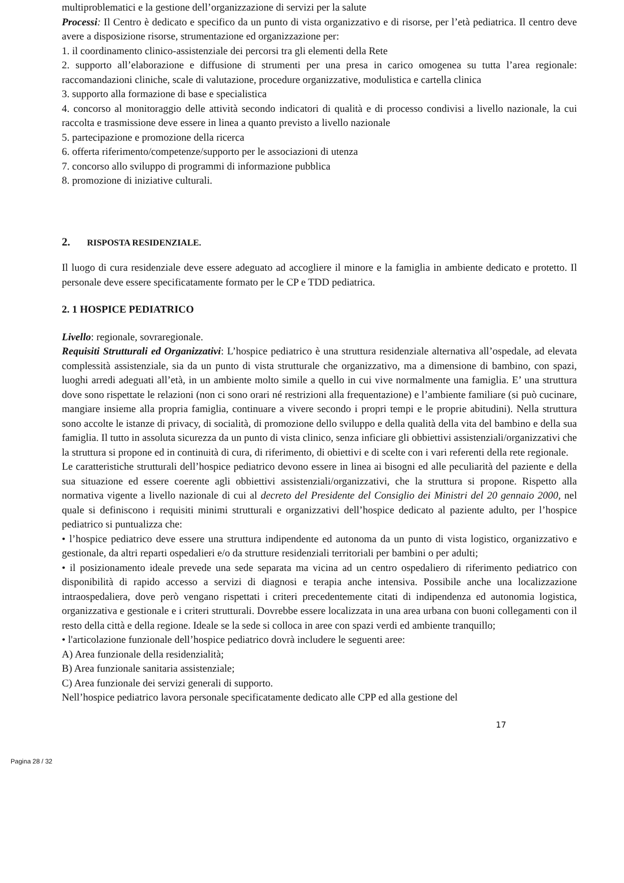multiproblematici e la gestione dell’organizzazione di servizi per la salute
Processi: Il Centro è dedicato e specifico da un punto di vista organizzativo e di risorse, per l’età pediatrica. Il centro deve avere a disposizione risorse, strumentazione ed organizzazione per:
1. il coordinamento clinico-assistenziale dei percorsi tra gli elementi della Rete
2. supporto all’elaborazione e diffusione di strumenti per una presa in carico omogenea su tutta l’area regionale: raccomandazioni cliniche, scale di valutazione, procedure organizzative, modulistica e cartella clinica
3. supporto alla formazione di base e specialistica
4. concorso al monitoraggio delle attività secondo indicatori di qualità e di processo condivisi a livello nazionale, la cui raccolta e trasmissione deve essere in linea a quanto previsto a livello nazionale
5. partecipazione e promozione della ricerca
6. offerta riferimento/competenze/supporto per le associazioni di utenza
7. concorso allo sviluppo di programmi di informazione pubblica
8. promozione di iniziative culturali.
2. RISPOSTA RESIDENZIALE.
Il luogo di cura residenziale deve essere adeguato ad accogliere il minore e la famiglia in ambiente dedicato e protetto. Il personale deve essere specificatamente formato per le CP e TDD pediatrica.
2. 1 HOSPICE PEDIATRICO
Livello: regionale, sovraregionale.
Requisiti Strutturali ed Organizzativi: L’hospice pediatrico è una struttura residenziale alternativa all’ospedale, ad elevata complessità assistenziale, sia da un punto di vista strutturale che organizzativo, ma a dimensione di bambino, con spazi, luoghi arredi adeguati all’età, in un ambiente molto simile a quello in cui vive normalmente una famiglia. E’ una struttura dove sono rispettate le relazioni (non ci sono orari né restrizioni alla frequentazione) e l’ambiente familiare (si può cucinare, mangiare insieme alla propria famiglia, continuare a vivere secondo i propri tempi e le proprie abitudini). Nella struttura sono accolte le istanze di privacy, di socialità, di promozione dello sviluppo e della qualità della vita del bambino e della sua famiglia. Il tutto in assoluta sicurezza da un punto di vista clinico, senza inficiare gli obbiettivi assistenziali/organizzativi che la struttura si propone ed in continuità di cura, di riferimento, di obiettivi e di scelte con i vari referenti della rete regionale.
Le caratteristiche strutturali dell’hospice pediatrico devono essere in linea ai bisogni ed alle peculiarità del paziente e della sua situazione ed essere coerente agli obbiettivi assistenziali/organizzativi, che la struttura si propone. Rispetto alla normativa vigente a livello nazionale di cui al decreto del Presidente del Consiglio dei Ministri del 20 gennaio 2000, nel quale si definiscono i requisiti minimi strutturali e organizzativi dell’hospice dedicato al paziente adulto, per l’hospice pediatrico si puntualizza che:
• l’hospice pediatrico deve essere una struttura indipendente ed autonoma da un punto di vista logistico, organizzativo e gestionale, da altri reparti ospedalieri e/o da strutture residenziali territoriali per bambini o per adulti;
• il posizionamento ideale prevede una sede separata ma vicina ad un centro ospedaliero di riferimento pediatrico con disponibilità di rapido accesso a servizi di diagnosi e terapia anche intensiva. Possibile anche una localizzazione intraospedaliera, dove però vengano rispettati i criteri precedentemente citati di indipendenza ed autonomia logistica, organizzativa e gestionale e i criteri strutturali. Dovrebbe essere localizzata in una area urbana con buoni collegamenti con il resto della città e della regione. Ideale se la sede si colloca in aree con spazi verdi ed ambiente tranquillo;
• l'articolazione funzionale dell’hospice pediatrico dovrà includere le seguenti aree:
A) Area funzionale della residenzialità;
B) Area funzionale sanitaria assistenziale;
C) Area funzionale dei servizi generali di supporto.
Nell’hospice pediatrico lavora personale specificatamente dedicato alle CPP ed alla gestione del
17
Pagina 28 / 32